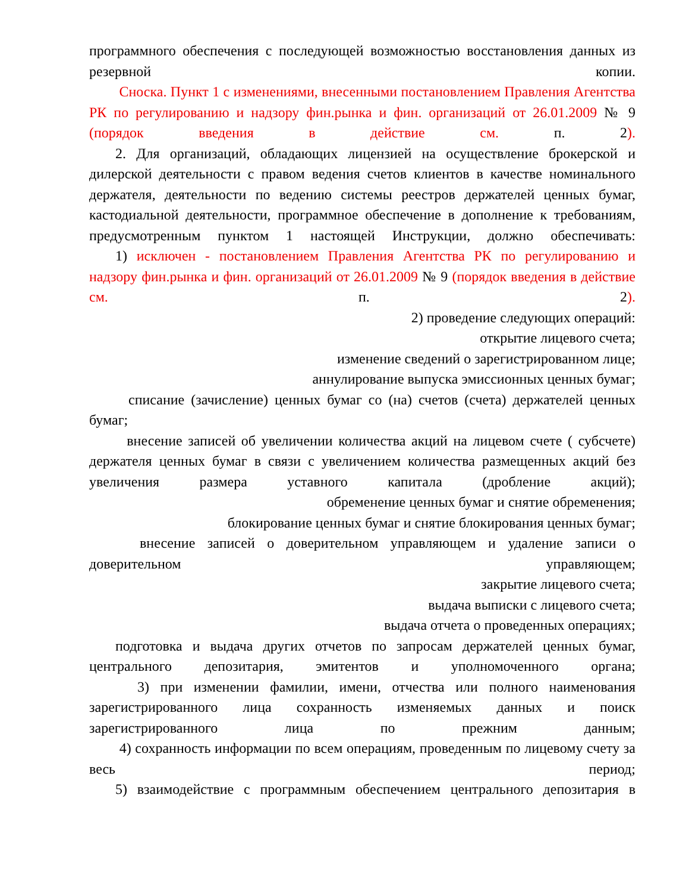программного обеспечения с последующей возможностью восстановления данных из резервной копии.
Сноска. Пункт 1 с изменениями, внесенными постановлением Правления Агентства РК по регулированию и надзору фин.рынка и фин. организаций от 26.01.2009 № 9 (порядок введения в действие см. п. 2).
2. Для организаций, обладающих лицензией на осуществление брокерской и дилерской деятельности с правом ведения счетов клиентов в качестве номинального держателя, деятельности по ведению системы реестров держателей ценных бумаг, кастодиальной деятельности, программное обеспечение в дополнение к требованиям, предусмотренным пунктом 1 настоящей Инструкции, должно обеспечивать:
1) исключен - постановлением Правления Агентства РК по регулированию и надзору фин.рынка и фин. организаций от 26.01.2009 № 9 (порядок введения в действие см. п. 2).
2) проведение следующих операций:
открытие лицевого счета;
изменение сведений о зарегистрированном лице;
аннулирование выпуска эмиссионных ценных бумаг;
списание (зачисление) ценных бумаг со (на) счетов (счета) держателей ценных бумаг;
внесение записей об увеличении количества акций на лицевом счете ( субсчете) держателя ценных бумаг в связи с увеличением количества размещенных акций без увеличения размера уставного капитала (дробление акций);
обременение ценных бумаг и снятие обременения;
блокирование ценных бумаг и снятие блокирования ценных бумаг;
внесение записей о доверительном управляющем и удаление записи о доверительном управляющем;
закрытие лицевого счета;
выдача выписки с лицевого счета;
выдача отчета о проведенных операциях;
подготовка и выдача других отчетов по запросам держателей ценных бумаг, центрального депозитария, эмитентов и уполномоченного органа;
3) при изменении фамилии, имени, отчества или полного наименования зарегистрированного лица сохранность изменяемых данных и поиск зарегистрированного лица по прежним данным;
4) сохранность информации по всем операциям, проведенным по лицевому счету за весь период;
5) взаимодействие с программным обеспечением центрального депозитария в